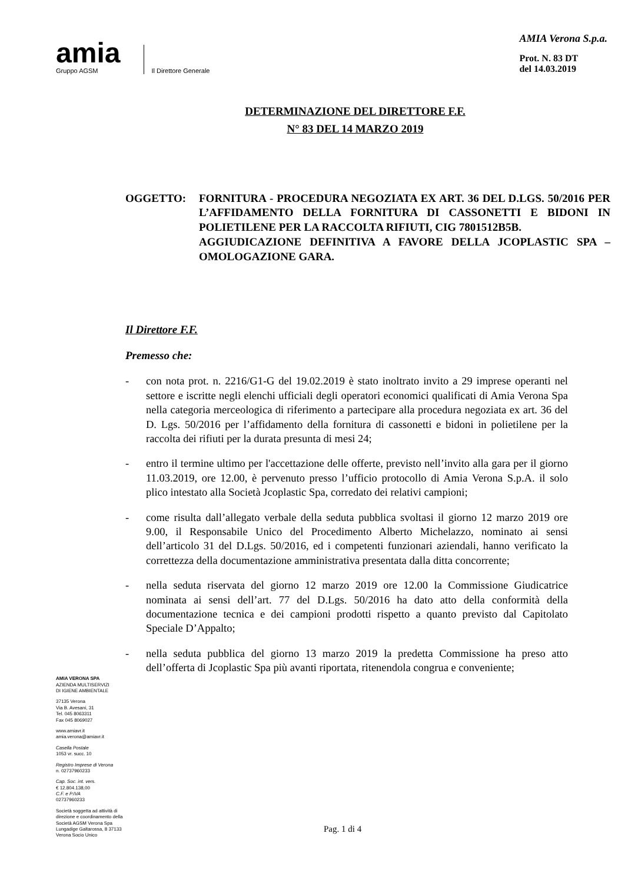amia
Gruppo AGSM
Il Direttore Generale
AMIA Verona S.p.a.
Prot. N. 83 DT
del 14.03.2019
DETERMINAZIONE DEL DIRETTORE F.F.
N° 83 DEL 14 MARZO 2019
OGGETTO: FORNITURA - PROCEDURA NEGOZIATA EX ART. 36 DEL D.LGS. 50/2016 PER L’AFFIDAMENTO DELLA FORNITURA DI CASSONETTI E BIDONI IN POLIETILENE PER LA RACCOLTA RIFIUTI, CIG 7801512B5B.
AGGIUDICAZIONE DEFINITIVA A FAVORE DELLA JCOPLASTIC SPA – OMOLOGAZIONE GARA.
AMIA VERONA SPA
AZIENDA MULTISERVIZI
DI IGIENE AMBIENTALE
37135 Verona
Via B. Avesani, 31
Tel. 045 8063311
Fax 045 8069027
www.amiavr.it
amia.verona@amiavr.it
Casella Postale
1053 vr. succ. 10
Registro Imprese di Verona
n. 02737960233
Cap. Soc. int. vers.
€ 12.804.138,00
C.F. e P.IVA
02737960233
Società soggetta ad attività di direzione e coordinamento della Società AGSM Verona Spa Lungadige Galtarossa, 8 37133 Verona Socio Unico
Il Direttore F.F.
Premesso che:
- con nota prot. n. 2216/G1-G del 19.02.2019 è stato inoltrato invito a 29 imprese operanti nel settore e iscritte negli elenchi ufficiali degli operatori economici qualificati di Amia Verona Spa nella categoria merceologica di riferimento a partecipare alla procedura negoziata ex art. 36 del D. Lgs. 50/2016 per l’affidamento della fornitura di cassonetti e bidoni in polietilene per la raccolta dei rifiuti per la durata presunta di mesi 24;
- entro il termine ultimo per l'accettazione delle offerte, previsto nell’invito alla gara per il giorno 11.03.2019, ore 12.00, è pervenuto presso l’ufficio protocollo di Amia Verona S.p.A. il solo plico intestato alla Società Jcoplastic Spa, corredato dei relativi campioni;
- come risulta dall’allegato verbale della seduta pubblica svoltasi il giorno 12 marzo 2019 ore 9.00, il Responsabile Unico del Procedimento Alberto Michelazzo, nominato ai sensi dell’articolo 31 del D.Lgs. 50/2016, ed i competenti funzionari aziendali, hanno verificato la correttezza della documentazione amministrativa presentata dalla ditta concorrente;
- nella seduta riservata del giorno 12 marzo 2019 ore 12.00 la Commissione Giudicatrice nominata ai sensi dell’art. 77 del D.Lgs. 50/2016 ha dato atto della conformità della documentazione tecnica e dei campioni prodotti rispetto a quanto previsto dal Capitolato Speciale D’Appalto;
- nella seduta pubblica del giorno 13 marzo 2019 la predetta Commissione ha preso atto dell’offerta di Jcoplastic Spa più avanti riportata, ritenendola congrua e conveniente;
Pag. 1 di 4